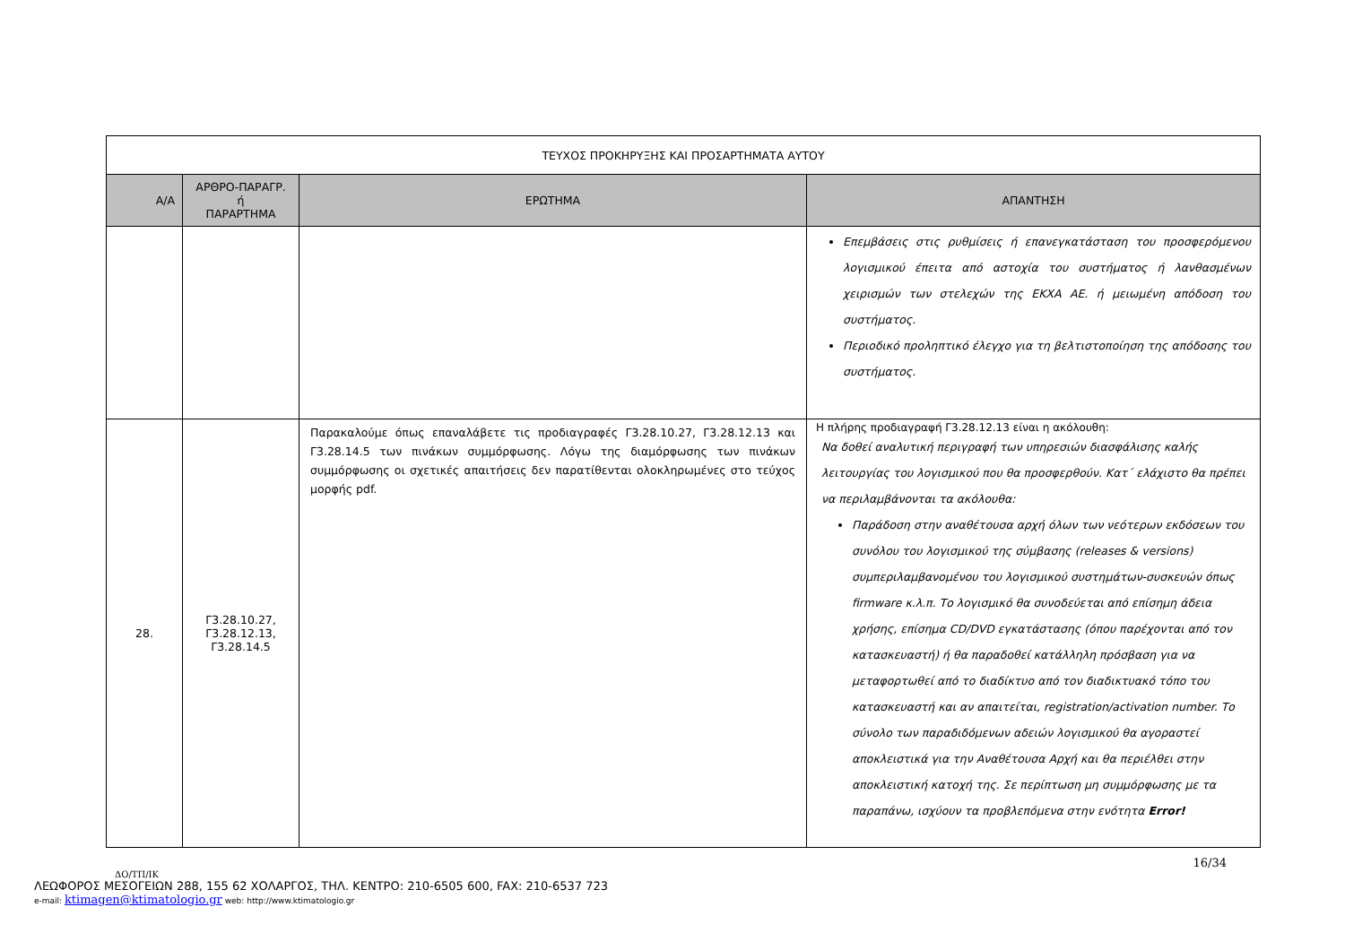| ΤΕΥΧΟΣ ΠΡΟΚΗΡΥΞΗΣ ΚΑΙ ΠΡΟΣΑΡΤΗΜΑΤΑ ΑΥΤΟΥ | | | |
| Α/Α | ΑΡΘΡΟ-ΠΑΡΑΓΡ. ή ΠΑΡΑΡΤΗΜΑ | ΕΡΩΤΗΜΑ | ΑΠΑΝΤΗΣΗ |
| | | | Επεμβάσεις στις ρυθμίσεις ή επανεγκατάσταση του προσφερόμενου λογισμικού έπειτα από αστοχία του συστήματος ή λανθασμένων χειρισμών των στελεχών της ΕΚΧΑ ΑΕ. ή μειωμένη απόδοση του συστήματος. Περιοδικό προληπτικό έλεγχο για τη βελτιστοποίηση της απόδοσης του συστήματος. |
| 28. | Γ3.28.10.27, Γ3.28.12.13, Γ3.28.14.5 | Παρακαλούμε όπως επαναλάβετε τις προδιαγραφές Γ3.28.10.27, Γ3.28.12.13 και Γ3.28.14.5 των πινάκων συμμόρφωσης. Λόγω της διαμόρφωσης των πινάκων συμμόρφωσης οι σχετικές απαιτήσεις δεν παρατίθενται ολοκληρωμένες στο τεύχος μορφής pdf. | Η πλήρης προδιαγραφή Γ3.28.12.13 είναι η ακόλουθη: Να δοθεί αναλυτική περιγραφή των υπηρεσιών διασφάλισης καλής λειτουργίας του λογισμικού που θα προσφερθούν. Κατ΄ ελάχιστο θα πρέπει να περιλαμβάνονται τα ακόλουθα: Παράδοση στην αναθέτουσα αρχή όλων των νεότερων εκδόσεων του συνόλου του λογισμικού της σύμβασης (releases & versions) συμπεριλαμβανομένου του λογισμικού συστημάτων-συσκευών όπως firmware κ.λ.π. Το λογισμικό θα συνοδεύεται από επίσημη άδεια χρήσης, επίσημα CD/DVD εγκατάστασης (όπου παρέχονται από τον κατασκευαστή) ή θα παραδοθεί κατάλληλη πρόσβαση για να μεταφορτωθεί από το διαδίκτυο από τον διαδικτυακό τόπο του κατασκευαστή και αν απαιτείται, registration/activation number. Το σύνολο των παραδιδόμενων αδειών λογισμικού θα αγοραστεί αποκλειστικά για την Αναθέτουσα Αρχή και θα περιέλθει στην αποκλειστική κατοχή της. Σε περίπτωση μη συμμόρφωσης με τα παραπάνω, ισχύουν τα προβλεπόμενα στην ενότητα Error! |
16/34
ΔΟ/ΤΠ/ΙΚ
ΛΕΩΦΟΡΟΣ ΜΕΣΟΓΕΙΩΝ 288, 155 62 ΧΟΛΑΡΓΟΣ, ΤΗΛ. ΚΕΝΤΡΟ: 210-6505 600, FAX: 210-6537 723
e-mail: ktimagen@ktimatologio.gr web: http://www.ktimatologio.gr